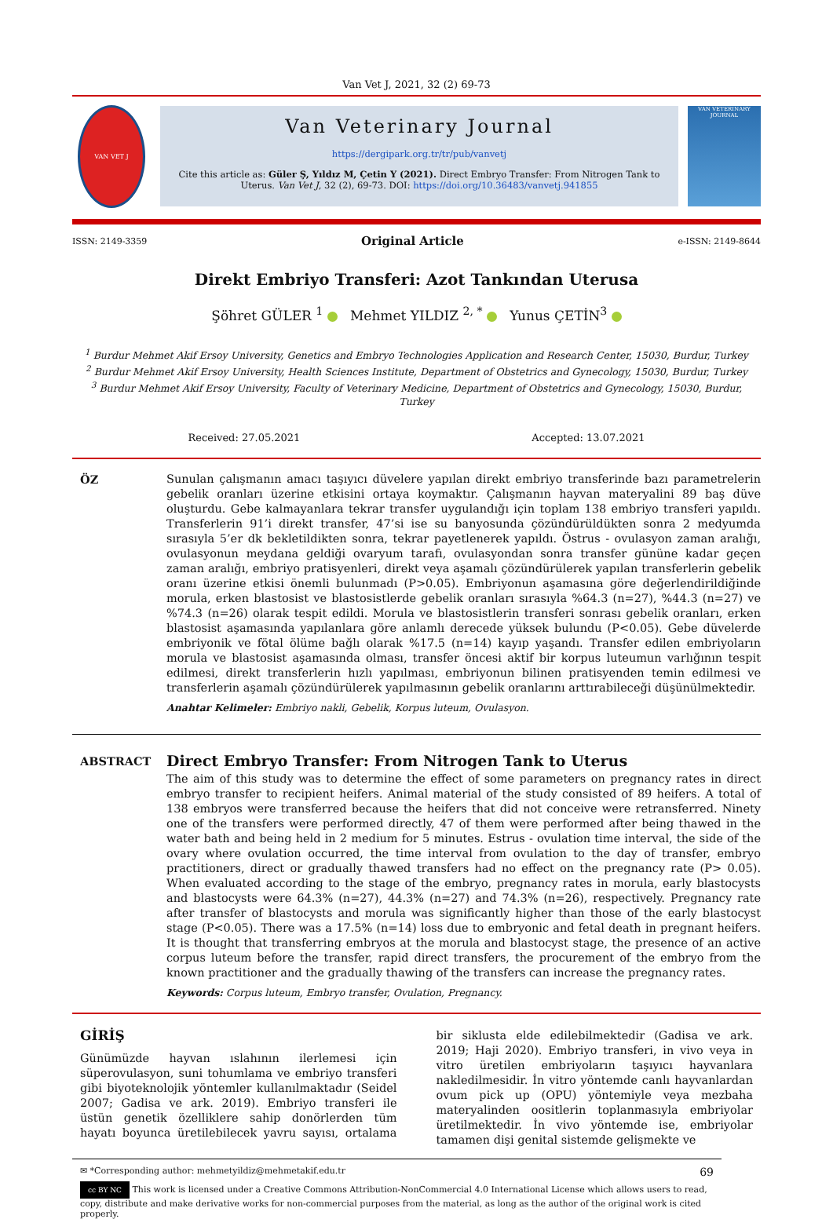Van Vet J, 2021, 32 (2) 69-73
VAN VET J
Van Veterinary Journal
https://dergipark.org.tr/tr/pub/vanvetj
Cite this article as: Güler Ş, Yıldız M, Çetin Y (2021). Direct Embryo Transfer: From Nitrogen Tank to Uterus. Van Vet J, 32 (2), 69-73. DOI: https://doi.org/10.36483/vanvetj.941855
VAN VETERINARY JOURNAL
ISSN: 2149-3359 Original Article e-ISSN: 2149-8644
Direkt Embriyo Transferi: Azot Tankından Uterusa
Şöhret GÜLER <sup>1</sup> Mehmet YILDIZ <sup>2, *</sup> Yunus ÇETİN<sup>3</sup>
<sup>1</sup> Burdur Mehmet Akif Ersoy University, Genetics and Embryo Technologies Application and Research Center, 15030, Burdur, Turkey
<sup>2</sup> Burdur Mehmet Akif Ersoy University, Health Sciences Institute, Department of Obstetrics and Gynecology, 15030, Burdur, Turkey
<sup>3</sup> Burdur Mehmet Akif Ersoy University, Faculty of Veterinary Medicine, Department of Obstetrics and Gynecology, 15030, Burdur, Turkey
Received: 27.05.2021 Accepted: 13.07.2021
ÖZ Sunulan çalışmanın amacı taşıyıcı düvelere yapılan direkt embriyo transferinde bazı parametrelerin gebelik oranları üzerine etkisini ortaya koymaktır. Çalışmanın hayvan materyalini 89 baş düve oluşturdu. Gebe kalmayanlara tekrar transfer uygulandığı için toplam 138 embriyo transferi yapıldı. Transferlerin 91’i direkt transfer, 47’si ise su banyosunda çözündürüldükten sonra 2 medyumda sırasıyla 5’er dk bekletildikten sonra, tekrar payetlenerek yapıldı. Östrus - ovulasyon zaman aralığı, ovulasyonun meydana geldiği ovaryum tarafı, ovulasyondan sonra transfer gününe kadar geçen zaman aralığı, embriyo pratisyenleri, direkt veya aşamalı çözündürülerek yapılan transferlerin gebelik oranı üzerine etkisi önemli bulunmadı (P>0.05). Embriyonun aşamasına göre değerlendirildiğinde morula, erken blastosist ve blastosistlerde gebelik oranları sırasıyla %64.3 (n=27), %44.3 (n=27) ve %74.3 (n=26) olarak tespit edildi. Morula ve blastosistlerin transferi sonrası gebelik oranları, erken blastosist aşamasında yapılanlara göre anlamlı derecede yüksek bulundu (P<0.05). Gebe düvelerde embriyonik ve fötal ölüme bağlı olarak %17.5 (n=14) kayıp yaşandı. Transfer edilen embriyoların morula ve blastosist aşamasında olması, transfer öncesi aktif bir korpus luteumun varlığının tespit edilmesi, direkt transferlerin hızlı yapılması, embriyonun bilinen pratisyenden temin edilmesi ve transferlerin aşamalı çözündürülerek yapılmasının gebelik oranlarını arttırabileceği düşünülmektedir.
Anahtar Kelimeler: Embriyo nakli, Gebelik, Korpus luteum, Ovulasyon.
ABSTRACT
Direct Embryo Transfer: From Nitrogen Tank to Uterus
The aim of this study was to determine the effect of some parameters on pregnancy rates in direct embryo transfer to recipient heifers. Animal material of the study consisted of 89 heifers. A total of 138 embryos were transferred because the heifers that did not conceive were retransferred. Ninety one of the transfers were performed directly, 47 of them were performed after being thawed in the water bath and being held in 2 medium for 5 minutes. Estrus - ovulation time interval, the side of the ovary where ovulation occurred, the time interval from ovulation to the day of transfer, embryo practitioners, direct or gradually thawed transfers had no effect on the pregnancy rate (P> 0.05). When evaluated according to the stage of the embryo, pregnancy rates in morula, early blastocysts and blastocysts were 64.3% (n=27), 44.3% (n=27) and 74.3% (n=26), respectively. Pregnancy rate after transfer of blastocysts and morula was significantly higher than those of the early blastocyst stage (P<0.05). There was a 17.5% (n=14) loss due to embryonic and fetal death in pregnant heifers. It is thought that transferring embryos at the morula and blastocyst stage, the presence of an active corpus luteum before the transfer, rapid direct transfers, the procurement of the embryo from the known practitioner and the gradually thawing of the transfers can increase the pregnancy rates.
Keywords: Corpus luteum, Embryo transfer, Ovulation, Pregnancy.
GİRİŞ
Günümüzde hayvan ıslahının ilerlemesi için süperovulasyon, suni tohumlama ve embriyo transferi gibi biyoteknolojik yöntemler kullanılmaktadır (Seidel 2007; Gadisa ve ark. 2019). Embriyo transferi ile üstün genetik özelliklere sahip donörlerden tüm hayatı boyunca üretilebilecek yavru sayısı, ortalama bir siklusta elde edilebilmektedir (Gadisa ve ark. 2019; Haji 2020). Embriyo transferi, in vivo veya in vitro üretilen embriyoların taşıyıcı hayvanlara nakledilmesidir. İn vitro yöntemde canlı hayvanlardan ovum pick up (OPU) yöntemiyle veya mezbaha materyalinden oositlerin toplanmasıyla embriyolar üretilmektedir. İn vivo yöntemde ise, embriyolar tamamen dişi genital sistemde gelişmekte ve
✉ *Corresponding author: mehmetyildiz@mehmetakif.edu.tr 69
cc BY NC This work is licensed under a Creative Commons Attribution-NonCommercial 4.0 International License which allows users to read, copy, distribute and make derivative works for non-commercial purposes from the material, as long as the author of the original work is cited properly.